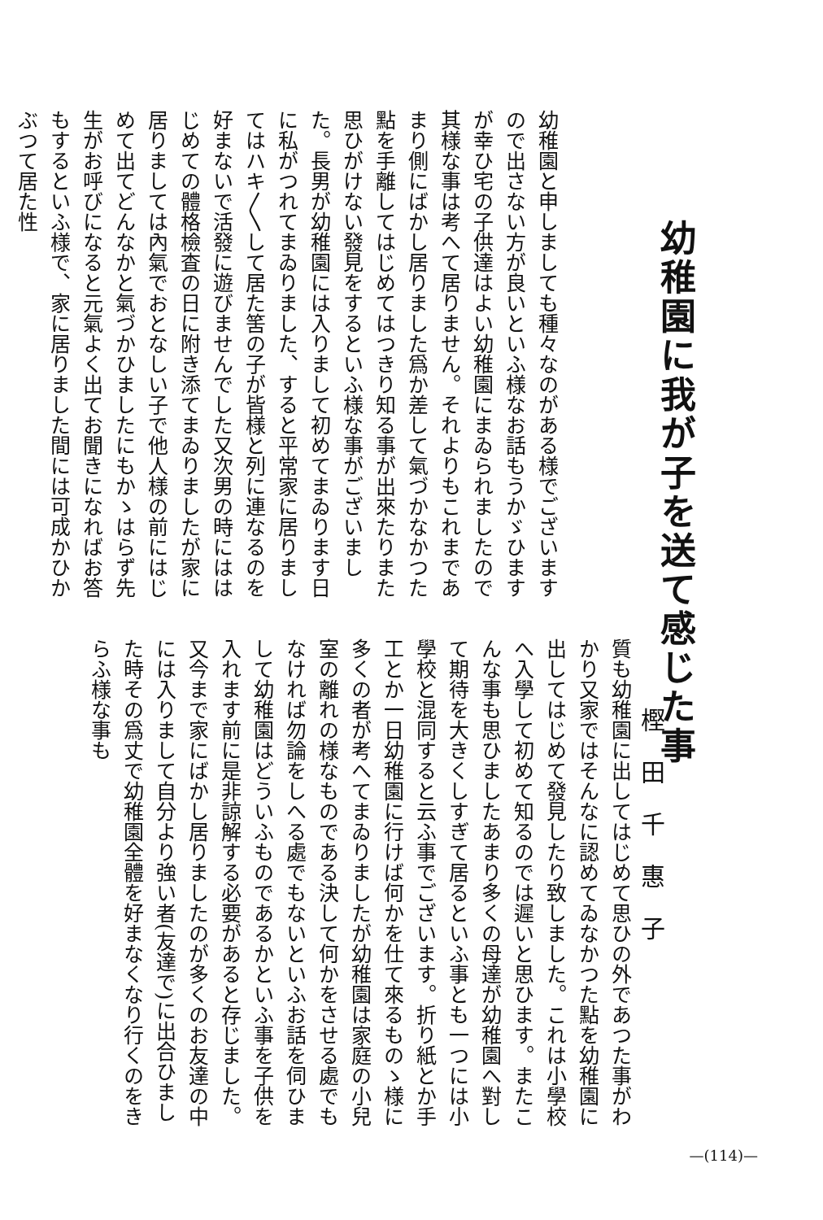幼稚園に我が子を送て感じた事
樫田千惠子
幼稚園と申しましても種々なのがある様でございますので出さない方が良いといふ様なお話もうかゞひますが幸ひ宅の子供達はよい幼稚園にまゐられましたので其様な事は考へて居りません。それよりもこれまであまり側にばかし居りました爲か差して氣づかなかつた點を手離してはじめてはつきり知る事が出來たりまた思ひがけない發見をするといふ様な事がございました。長男が幼稚園には入りまして初めてまゐります日に私がつれてまゐりました、すると平常家に居りましてはハキ〳〵して居た筈の子が皆様と列に連なるのを好まないで活發に遊びませんでした又次男の時にははじめての體格檢査の日に附き添てまゐりましたが家に居りましては內氣でおとなしい子で他人様の前にはじめて出てどんなかと氣づかひましたにもかゝはらず先生がお呼びになると元氣よく出てお聞きになればお答もするといふ様で、家に居りました間には可成かひかぶつて居た性
質も幼稚園に出してはじめて思ひの外であつた事がわかり又家ではそんなに認めてゐなかつた點を幼稚園に出してはじめて發見したり致しました。これは小學校へ入學して初めて知るのでは遲いと思ひます。またこんな事も思ひましたあまり多くの母達が幼稚園へ對して期待を大きくしすぎて居るといふ事とも一つには小學校と混同すると云ふ事でございます。折り紙とか手工とか一日幼稚園に行けば何かを仕て來るものゝ様に多くの者が考へてまゐりましたが幼稚園は家庭の小兒室の離れの様なものである決して何かをさせる處でもなければ勿論をしへる處でもないといふお話を伺ひまして幼稚園はどういふものであるかといふ事を子供を入れます前に是非諒解する必要があると存じました。又今まで家にばかし居りましたのが多くのお友達の中には入りまして自分より強い者(友達で)に出合ひました時その爲丈で幼稚園全體を好まなくなり行くのをきらふ様な事も
—(114)—